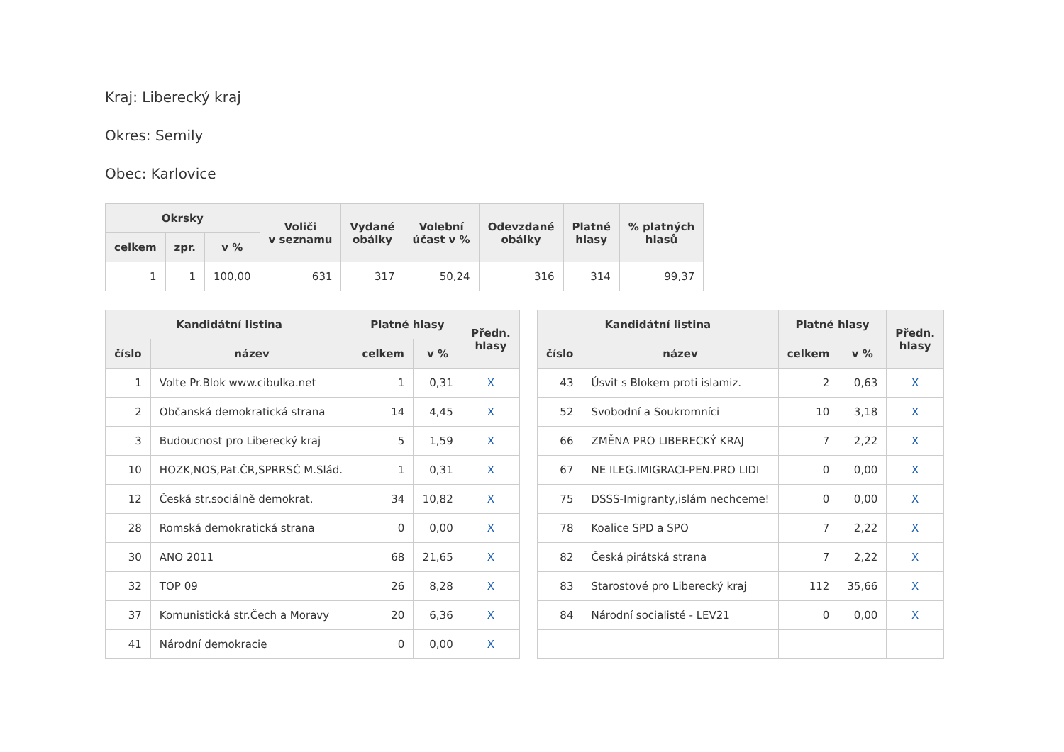Kraj: Liberecký kraj
Okres: Semily
Obec: Karlovice
| Okrsky | | | Voliči v seznamu | Vydané obálky | Volební účast v % | Odevzdané obálky | Platné hlasy | % platných hlasů |
| --- | --- | --- | --- | --- | --- | --- | --- | --- |
| celkem | zpr. | v % | | | | | | |
| 1 | 1 | 100,00 | 631 | 317 | 50,24 | 316 | 314 | 99,37 |
| Kandidátní listina | | Platné hlasy | | Předn. hlasy |
| --- | --- | --- | --- | --- |
| číslo | název | celkem | v % | |
| 1 | Volte Pr.Blok www.cibulka.net | 1 | 0,31 | X |
| 2 | Občanská demokratická strana | 14 | 4,45 | X |
| 3 | Budoucnost pro Liberecký kraj | 5 | 1,59 | X |
| 10 | HOZK,NOS,Pat.ČR,SPRRSČ M.Slád. | 1 | 0,31 | X |
| 12 | Česká str.sociálně demokrat. | 34 | 10,82 | X |
| 28 | Romská demokratická strana | 0 | 0,00 | X |
| 30 | ANO 2011 | 68 | 21,65 | X |
| 32 | TOP 09 | 26 | 8,28 | X |
| 37 | Komunistická str.Čech a Moravy | 20 | 6,36 | X |
| 41 | Národní demokracie | 0 | 0,00 | X |
| Kandidátní listina | | Platné hlasy | | Předn. hlasy |
| --- | --- | --- | --- | --- |
| číslo | název | celkem | v % | |
| 43 | Úsvit s Blokem proti islamiz. | 2 | 0,63 | X |
| 52 | Svobodní a Soukromníci | 10 | 3,18 | X |
| 66 | ZMĚNA PRO LIBERECKÝ KRAJ | 7 | 2,22 | X |
| 67 | NE ILEG.IMIGRACI-PEN.PRO LIDI | 0 | 0,00 | X |
| 75 | DSSS-Imigranty,islám nechceme! | 0 | 0,00 | X |
| 78 | Koalice SPD a SPO | 7 | 2,22 | X |
| 82 | Česká pirátská strana | 7 | 2,22 | X |
| 83 | Starostové pro Liberecký kraj | 112 | 35,66 | X |
| 84 | Národní socialisté - LEV21 | 0 | 0,00 | X |